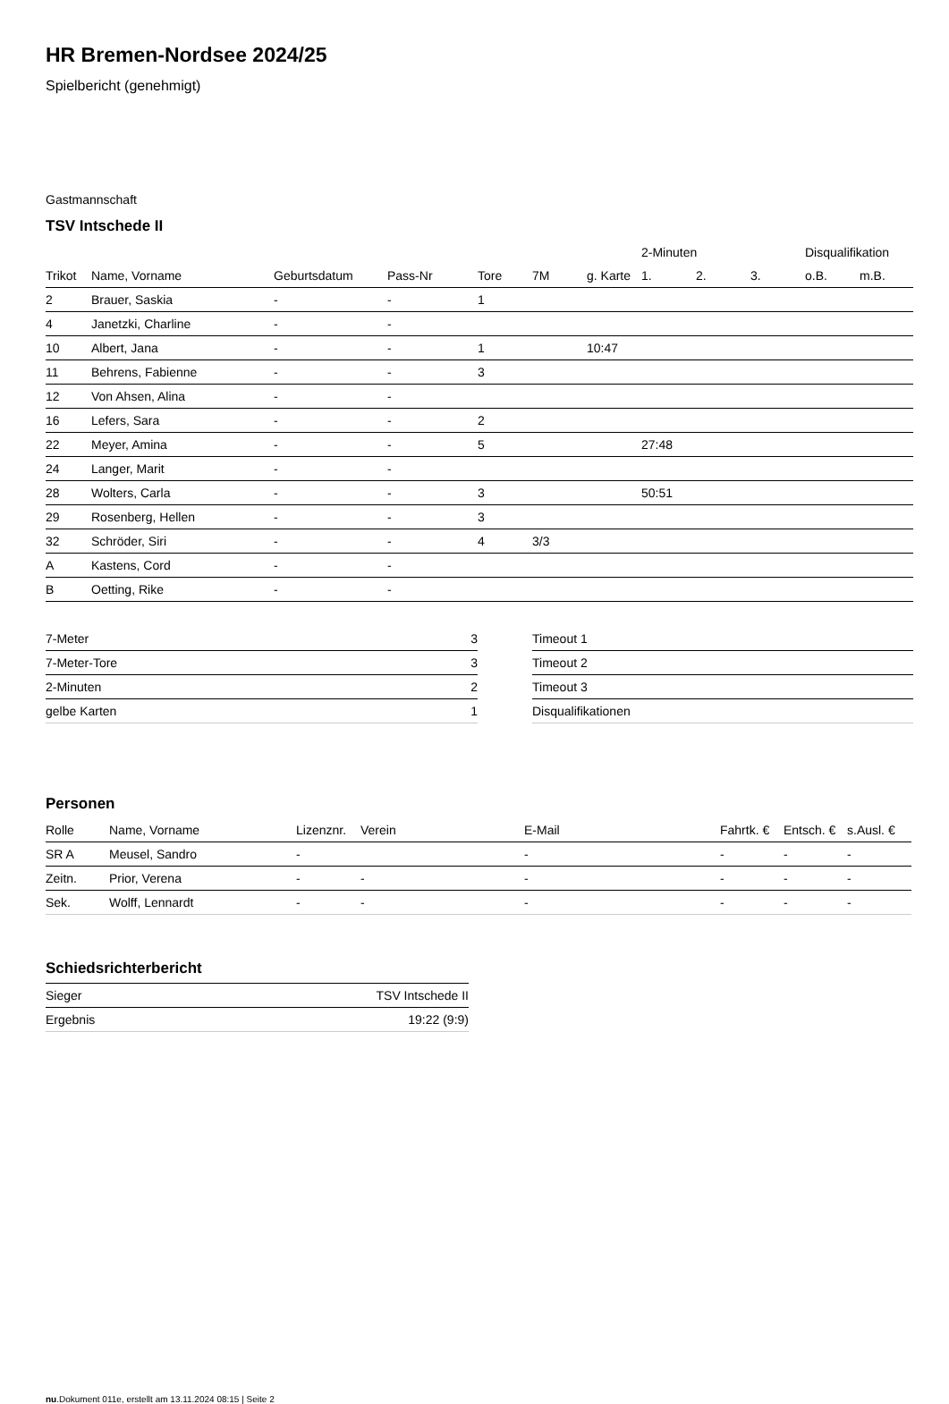HR Bremen-Nordsee 2024/25
Spielbericht (genehmigt)
Gastmannschaft
TSV Intschede II
| | | | | | | | 2-Minuten | | | Disqualifikation | |
| --- | --- | --- | --- | --- | --- | --- | --- | --- | --- | --- | --- |
| Trikot | Name, Vorname | Geburtsdatum | Pass-Nr | Tore | 7M | g. Karte | 1. | 2. | 3. | o.B. | m.B. |
| 2 | Brauer, Saskia | - | - | 1 | | | | | | | |
| 4 | Janetzki, Charline | - | - | | | | | | | | |
| 10 | Albert, Jana | - | - | 1 | | 10:47 | | | | | |
| 11 | Behrens, Fabienne | - | - | 3 | | | | | | | |
| 12 | Von Ahsen, Alina | - | - | | | | | | | | |
| 16 | Lefers, Sara | - | - | 2 | | | | | | | |
| 22 | Meyer, Amina | - | - | 5 | | | 27:48 | | | | |
| 24 | Langer, Marit | - | - | | | | | | | | |
| 28 | Wolters, Carla | - | - | 3 | | | 50:51 | | | | |
| 29 | Rosenberg, Hellen | - | - | 3 | | | | | | | |
| 32 | Schröder, Siri | - | - | 4 | 3/3 | | | | | | |
| A | Kastens, Cord | - | - | | | | | | | | |
| B | Oetting, Rike | - | - | | | | | | | | |
| 7-Meter | 3 |
| 7-Meter-Tore | 3 |
| 2-Minuten | 2 |
| gelbe Karten | 1 |
| Timeout 1 |
| Timeout 2 |
| Timeout 3 |
| Disqualifikationen |
Personen
| Rolle | Name, Vorname | Lizenznr. | Verein | E-Mail | Fahrtk. € | Entsch. € | s.Ausl. € |
| --- | --- | --- | --- | --- | --- | --- | --- |
| SR A | Meusel, Sandro | - | | - | - | - | - |
| Zeitn. | Prior, Verena | - | - | - | - | - | - |
| Sek. | Wolff, Lennardt | - | - | - | - | - | - |
Schiedsrichterbericht
| Sieger | TSV Intschede II |
| Ergebnis | 19:22 (9:9) |
nu.Dokument 011e, erstellt am 13.11.2024 08:15 | Seite 2